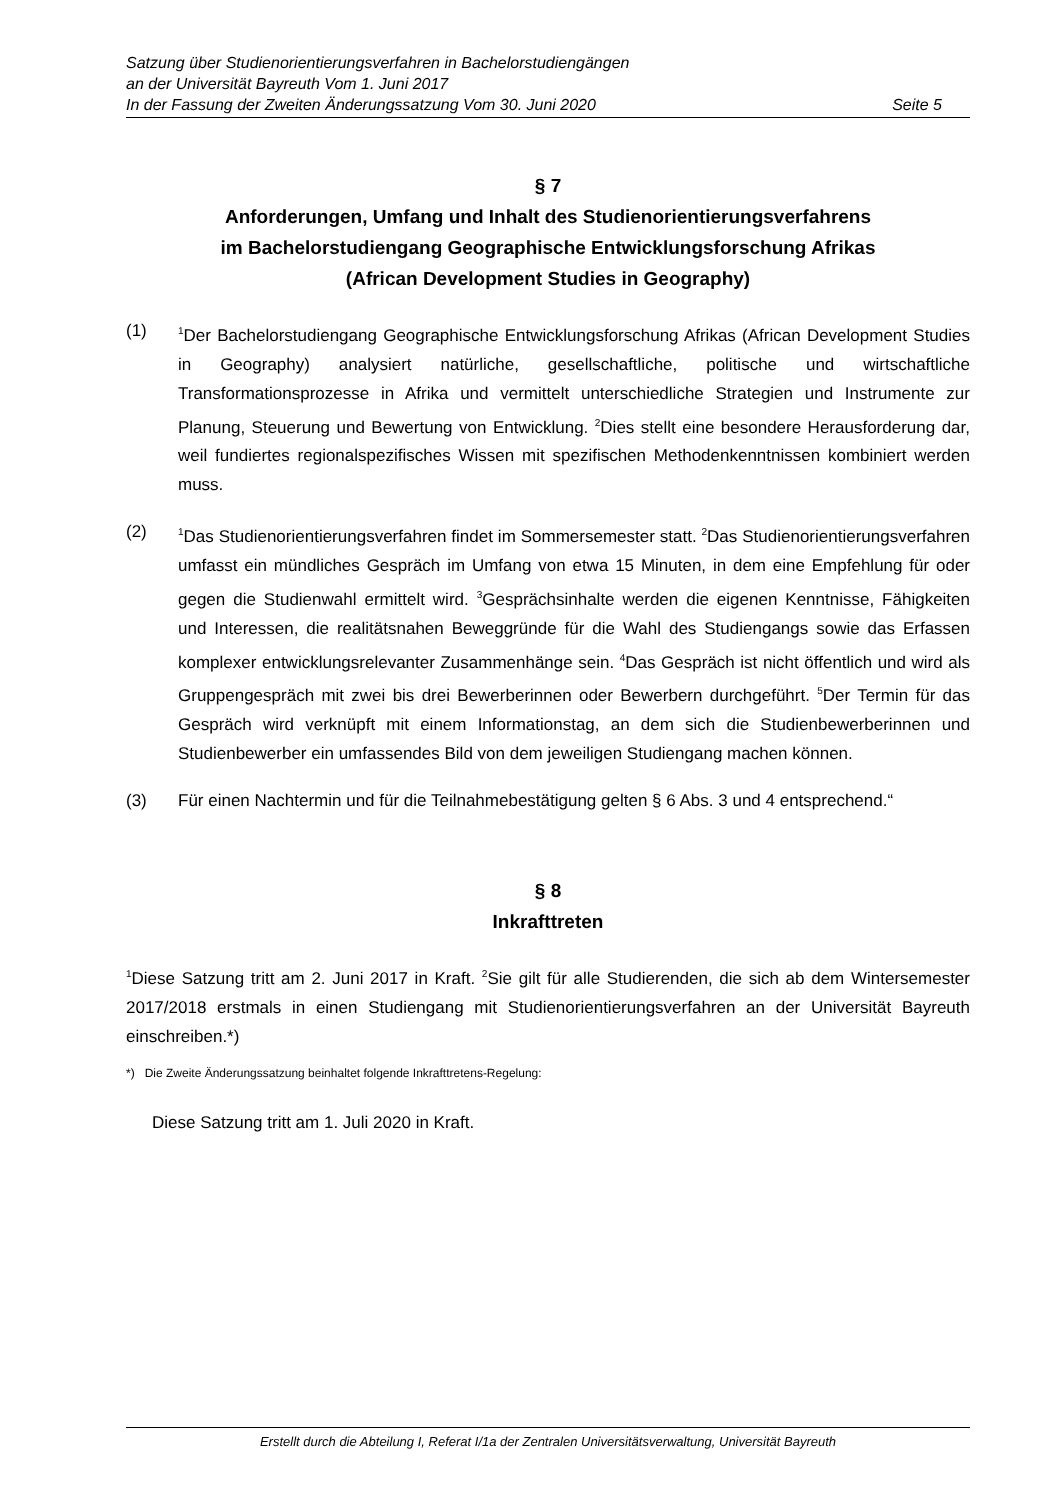Satzung über Studienorientierungsverfahren in Bachelorstudiengängen
an der Universität Bayreuth Vom 1. Juni 2017
In der Fassung der Zweiten Änderungssatzung Vom 30. Juni 2020 Seite 5
§ 7
Anforderungen, Umfang und Inhalt des Studienorientierungsverfahrens
im Bachelorstudiengang Geographische Entwicklungsforschung Afrikas
(African Development Studies in Geography)
(1)
<sup>1</sup> Der Bachelorstudiengang Geographische Entwicklungsforschung Afrikas (African Development Studies in Geography) analysiert natürliche, gesellschaftliche, politische und wirtschaftliche Transformationsprozesse in Afrika und vermittelt unterschiedliche Strategien und Instrumente zur Planung, Steuerung und Bewertung von Entwicklung. <sup>2</sup>Dies stellt eine besondere Herausforderung dar, weil fundiertes regionalspezifisches Wissen mit spezifischen Methodenkenntnissen kombiniert werden muss.
(2)
<sup>1</sup> Das Studienorientierungsverfahren findet im Sommersemester statt. <sup>2</sup>Das Studienorientierungsverfahren umfasst ein mündliches Gespräch im Umfang von etwa 15 Minuten, in dem eine Empfehlung für oder gegen die Studienwahl ermittelt wird. <sup>3</sup>Gesprächsinhalte werden die eigenen Kenntnisse, Fähigkeiten und Interessen, die realitätsnahen Beweggründe für die Wahl des Studiengangs sowie das Erfassen komplexer entwicklungsrelevanter Zusammenhänge sein. <sup>4</sup>Das Gespräch ist nicht öffentlich und wird als Gruppengespräch mit zwei bis drei Bewerberinnen oder Bewerbern durchgeführt. <sup>5</sup>Der Termin für das Gespräch wird verknüpft mit einem Informationstag, an dem sich die Studienbewerberinnen und Studienbewerber ein umfassendes Bild von dem jeweiligen Studiengang machen können.
(3) Für einen Nachtermin und für die Teilnahmebestätigung gelten § 6 Abs. 3 und 4 entsprechend.“
§ 8
Inkrafttreten
<sup>1</sup> Diese Satzung tritt am 2. Juni 2017 in Kraft. <sup>2</sup>Sie gilt für alle Studierenden, die sich ab dem Wintersemester 2017/2018 erstmals in einen Studiengang mit Studienorientierungsverfahren an der Universität Bayreuth einschreiben.*)
*) Die Zweite Änderungssatzung beinhaltet folgende Inkrafttretens-Regelung:
Diese Satzung tritt am 1. Juli 2020 in Kraft.
Erstellt durch die Abteilung I, Referat I/1a der Zentralen Universitätsverwaltung, Universität Bayreuth